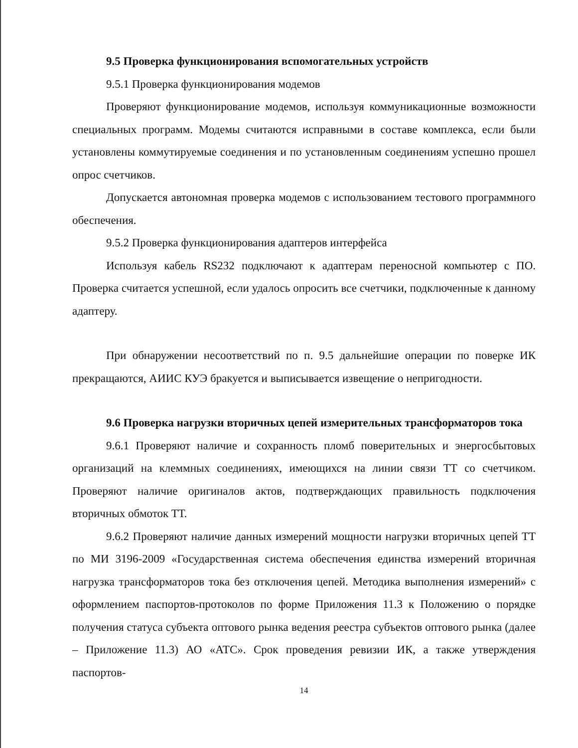9.5 Проверка функционирования вспомогательных устройств
9.5.1 Проверка функционирования модемов
Проверяют функционирование модемов, используя коммуникационные возможности специальных программ. Модемы считаются исправными в составе комплекса, если были установлены коммутируемые соединения и по установленным соединениям успешно прошел опрос счетчиков.
Допускается автономная проверка модемов с использованием тестового программного обеспечения.
9.5.2 Проверка функционирования адаптеров интерфейса
Используя кабель RS232 подключают к адаптерам переносной компьютер с ПО. Проверка считается успешной, если удалось опросить все счетчики, подключенные к данному адаптеру.
При обнаружении несоответствий по п. 9.5 дальнейшие операции по поверке ИК прекращаются, АИИС КУЭ бракуется и выписывается извещение о непригодности.
9.6 Проверка нагрузки вторичных цепей измерительных трансформаторов тока
9.6.1 Проверяют наличие и сохранность пломб поверительных и энергосбытовых организаций на клеммных соединениях, имеющихся на линии связи ТТ со счетчиком. Проверяют наличие оригиналов актов, подтверждающих правильность подключения вторичных обмоток ТТ.
9.6.2 Проверяют наличие данных измерений мощности нагрузки вторичных цепей ТТ по МИ 3196-2009 «Государственная система обеспечения единства измерений вторичная нагрузка трансформаторов тока без отключения цепей. Методика выполнения измерений» с оформлением паспортов-протоколов по форме Приложения 11.3 к Положению о порядке получения статуса субъекта оптового рынка ведения реестра субъектов оптового рынка (далее – Приложение 11.3) АО «АТС». Срок проведения ревизии ИК, а также утверждения паспортов-
14